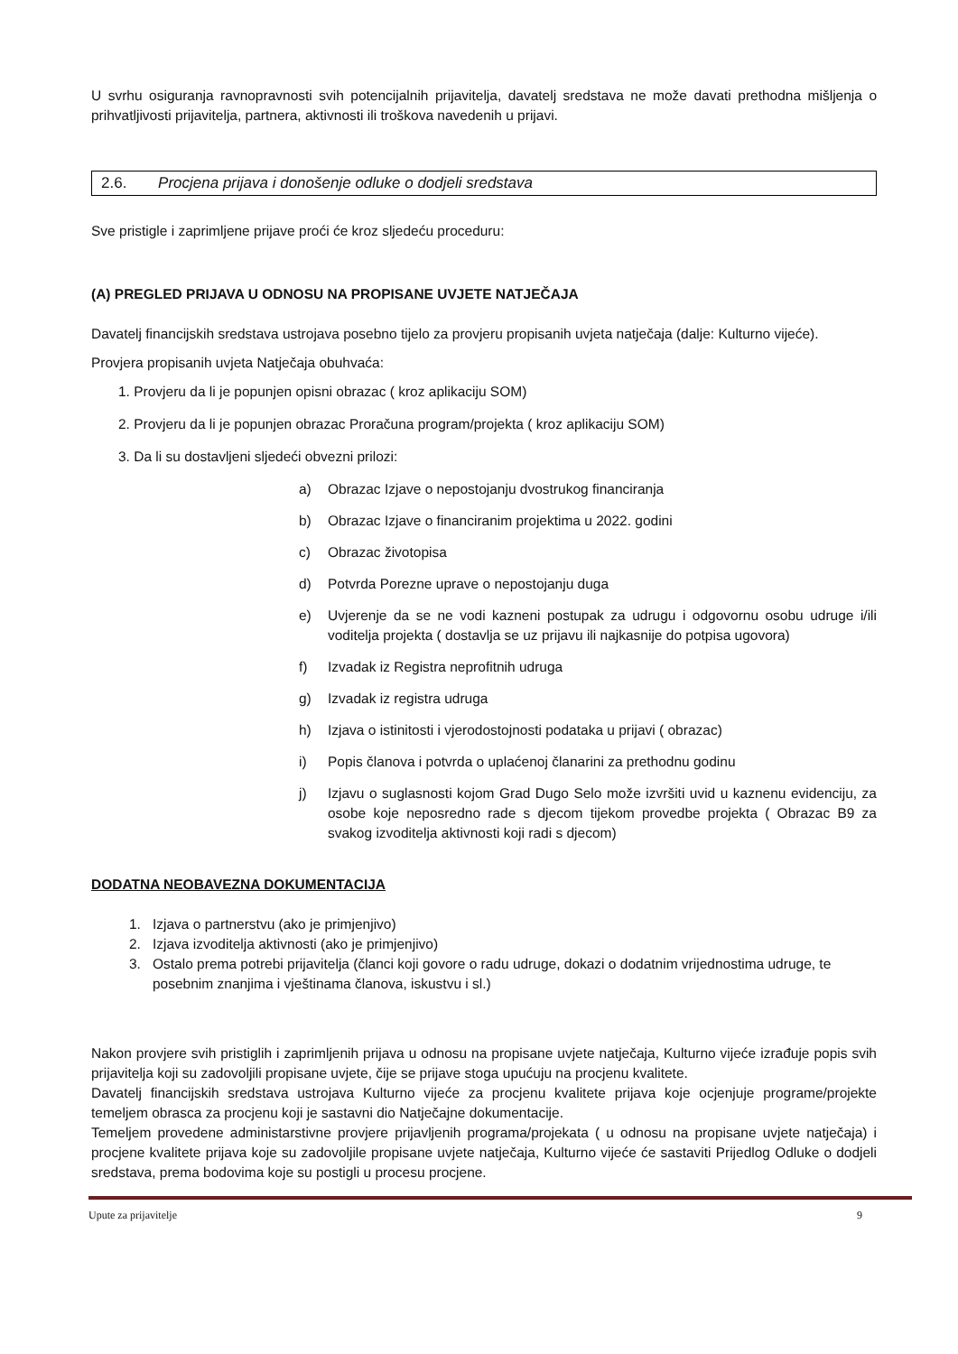U svrhu osiguranja ravnopravnosti svih potencijalnih prijavitelja, davatelj sredstava ne može davati prethodna mišljenja o prihvatljivosti prijavitelja, partnera, aktivnosti ili troškova navedenih u prijavi.
2.6. Procjena prijava i donošenje odluke o dodjeli sredstava
Sve pristigle i zaprimljene prijave proći će kroz sljedeću proceduru:
(A) PREGLED PRIJAVA U ODNOSU NA PROPISANE UVJETE NATJEČAJA
Davatelj financijskih sredstava ustrojava posebno tijelo za provjeru propisanih uvjeta natječaja (dalje: Kulturno vijeće).
Provjera propisanih uvjeta Natječaja obuhvaća:
1. Provjeru da li je popunjen opisni obrazac ( kroz aplikaciju SOM)
2. Provjeru da li je popunjen obrazac Proračuna program/projekta ( kroz aplikaciju SOM)
3. Da li su dostavljeni sljedeći obvezni prilozi:
a) Obrazac Izjave o nepostojanju dvostrukog financiranja
b) Obrazac Izjave o financiranim projektima u 2022. godini
c) Obrazac životopisa
d) Potvrda Porezne uprave o nepostojanju duga
e) Uvjerenje da se ne vodi kazneni postupak za udrugu i odgovornu osobu udruge i/ili voditelja projekta ( dostavlja se uz prijavu ili najkasnije do potpisa ugovora)
f) Izvadak iz Registra neprofitnih udruga
g) Izvadak iz registra udruga
h) Izjava o istinitosti i vjerodostojnosti podataka u prijavi ( obrazac)
i) Popis članova i potvrda o uplaćenoj članarini za prethodnu godinu
j) Izjavu o suglasnosti kojom Grad Dugo Selo može izvršiti uvid u kaznenu evidenciju, za osobe koje neposredno rade s djecom tijekom provedbe projekta ( Obrazac B9 za svakog izvoditelja aktivnosti koji radi s djecom)
DODATNA NEOBAVEZNA DOKUMENTACIJA
1. Izjava o partnerstvu (ako je primjenjivo)
2. Izjava izvoditelja aktivnosti (ako je primjenjivo)
3. Ostalo prema potrebi prijavitelja (članci koji govore o radu udruge, dokazi o dodatnim vrijednostima udruge, te posebnim znanjima i vještinama članova, iskustvu i sl.)
Nakon provjere svih pristiglih i zaprimljenih prijava u odnosu na propisane uvjete natječaja, Kulturno vijeće izrađuje popis svih prijavitelja koji su zadovoljili propisane uvjete, čije se prijave stoga upućuju na procjenu kvalitete.
Davatelj financijskih sredstava ustrojava Kulturno vijeće za procjenu kvalitete prijava koje ocjenjuje programe/projekte temeljem obrasca za procjenu koji je sastavni dio Natječajne dokumentacije.
Temeljem provedene administarstivne provjere prijavljenih programa/projekata ( u odnosu na propisane uvjete natječaja) i procjene kvalitete prijava koje su zadovoljile propisane uvjete natječaja, Kulturno vijeće će sastaviti Prijedlog Odluke o dodjeli sredstava, prema bodovima koje su postigli u procesu procjene.
Upute za prijavitelje 9